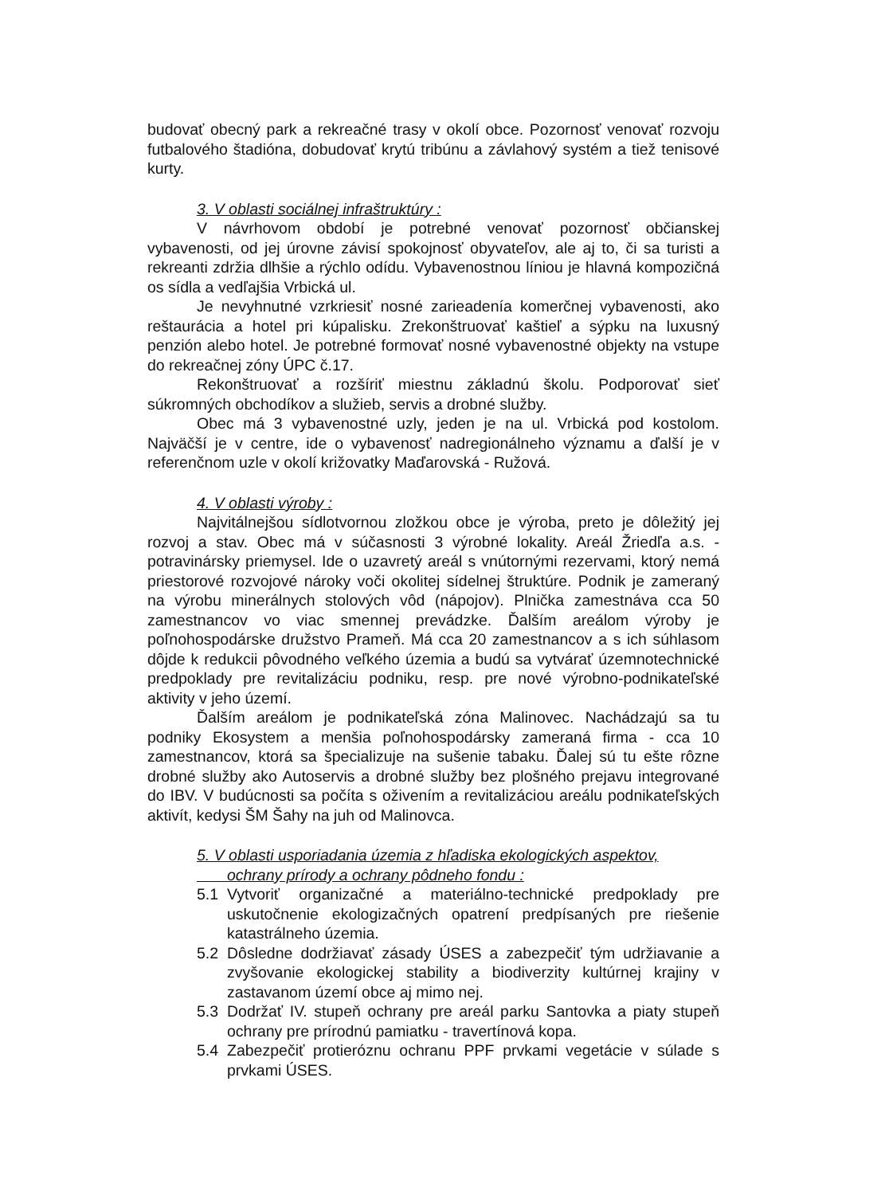budovať obecný park a rekreačné trasy v okolí obce. Pozornosť venovať rozvoju futbalového štadióna, dobudovať krytú tribúnu a závlahový systém a tiež tenisové kurty.
3. V oblasti sociálnej infraštruktúry :
V návrhovom období je potrebné venovať pozornosť občianskej vybavenosti, od jej úrovne závisí spokojnosť obyvateľov, ale aj to, či sa turisti a rekreanti zdržia dlhšie a rýchlo odídu. Vybavenostnou líniou je hlavná kompozičná os sídla a vedľajšia Vrbická ul.
Je nevyhnutné vzrkriesiť nosné zarieadenía komerčnej vybavenosti, ako reštaurácia a hotel pri kúpalisku. Zrekonštruovať kaštieľ a sýpku na luxusný penzión alebo hotel. Je potrebné formovať nosné vybavenostné objekty na vstupe do rekreačnej zóny ÚPC č.17.
Rekonštruovať a rozšíriť miestnu základnú školu. Podporovať sieť súkromných obchodíkov a služieb, servis a drobné služby.
Obec má 3 vybavenostné uzly, jeden je na ul. Vrbická pod kostolom. Najväčší je v centre, ide o vybavenosť nadregionálneho významu a ďalší je v referenčnom uzle v okolí križovatky Maďarovská - Ružová.
4. V oblasti výroby :
Najvitálnejšou sídlotvornou zložkou obce je výroba, preto je dôležitý jej rozvoj a stav. Obec má v súčasnosti 3 výrobné lokality. Areál Žriedľa a.s. - potravinársky priemysel. Ide o uzavretý areál s vnútornými rezervami, ktorý nemá priestorové rozvojové nároky voči okolitej sídelnej štruktúre. Podnik je zameraný na výrobu minerálnych stolových vôd (nápojov). Plnička zamestnáva cca 50 zamestnancov vo viac smennej prevádzke. Ďalším areálom výroby je poľnohospodárske družstvo Prameň. Má cca 20 zamestnancov a s ich súhlasom dôjde k redukcii pôvodného veľkého územia a budú sa vytvárať územnotechnické predpoklady pre revitalizáciu podniku, resp. pre nové výrobno-podnikateľské aktivity v jeho území.
Ďalším areálom je podnikateľská zóna Malinovec. Nachádzajú sa tu podniky Ekosystem a menšia poľnohospodársky zameraná firma - cca 10 zamestnancov, ktorá sa špecializuje na sušenie tabaku. Ďalej sú tu ešte rôzne drobné služby ako Autoservis a drobné služby bez plošného prejavu integrované do IBV. V budúcnosti sa počíta s oživením a revitalizáciou areálu podnikateľských aktivít, kedysi ŠM Šahy na juh od Malinovca.
5. V oblasti usporiadania územia z hľadiska ekologických aspektov,
ochrany prírody a ochrany pôdneho fondu :
5.1 Vytvoriť organizačné a materiálno-technické predpoklady pre uskutočnenie ekologizačných opatrení predpísaných pre riešenie katastrálneho územia.
5.2 Dôsledne dodržiavať zásady ÚSES a zabezpečiť tým udržiavanie a zvyšovanie ekologickej stability a biodiverzity kultúrnej krajiny v zastavanom území obce aj mimo nej.
5.3 Dodržať IV. stupeň ochrany pre areál parku Santovka a piaty stupeň ochrany pre prírodnú pamiatku - travertínová kopa.
5.4 Zabezpečiť protieróznu ochranu PPF prvkami vegetácie v súlade s prvkami ÚSES.